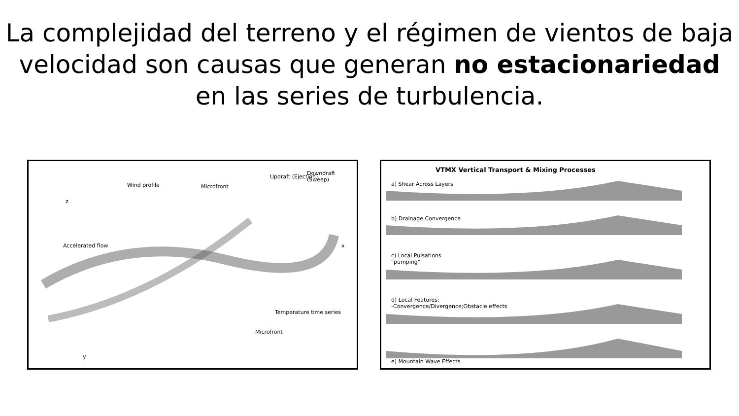La complejidad del terreno y el régimen de vientos de baja velocidad son causas que generan no estacionariedad en las series de turbulencia.
z
Wind profile Microfront
Updraft (Ejection)
Downdraft (Sweep)
Accelerated flow
Temperature time series
Microfront
y
x
VTMX Vertical Transport & Mixing Processes
a) Shear Across Layers
b) Drainage Convergence
c) Local Pulsations
"pumping"
d) Local Features:
-Convergence/Divergence;Obstacle effects
e) Mountain Wave Effects